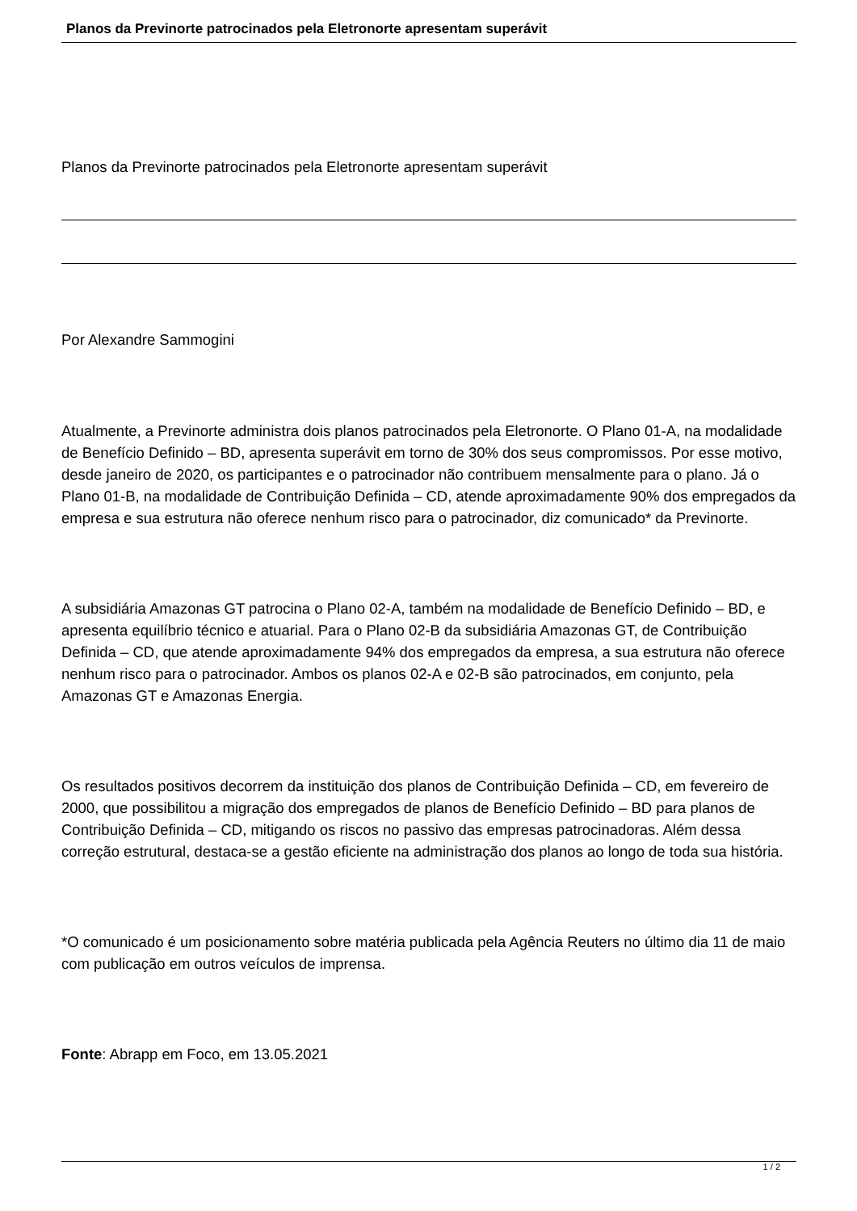Planos da Previnorte patrocinados pela Eletronorte apresentam superávit
Planos da Previnorte patrocinados pela Eletronorte apresentam superávit
Por Alexandre Sammogini
Atualmente, a Previnorte administra dois planos patrocinados pela Eletronorte. O Plano 01-A, na modalidade de Benefício Definido – BD, apresenta superávit em torno de 30% dos seus compromissos. Por esse motivo, desde janeiro de 2020, os participantes e o patrocinador não contribuem mensalmente para o plano. Já o Plano 01-B, na modalidade de Contribuição Definida – CD, atende aproximadamente 90% dos empregados da empresa e sua estrutura não oferece nenhum risco para o patrocinador, diz comunicado* da Previnorte.
A subsidiária Amazonas GT patrocina o Plano 02-A, também na modalidade de Benefício Definido – BD, e apresenta equilíbrio técnico e atuarial. Para o Plano 02-B da subsidiária Amazonas GT, de Contribuição Definida – CD, que atende aproximadamente 94% dos empregados da empresa, a sua estrutura não oferece nenhum risco para o patrocinador. Ambos os planos 02-A e 02-B são patrocinados, em conjunto, pela Amazonas GT e Amazonas Energia.
Os resultados positivos decorrem da instituição dos planos de Contribuição Definida – CD, em fevereiro de 2000, que possibilitou a migração dos empregados de planos de Benefício Definido – BD para planos de Contribuição Definida – CD, mitigando os riscos no passivo das empresas patrocinadoras. Além dessa correção estrutural, destaca-se a gestão eficiente na administração dos planos ao longo de toda sua história.
*O comunicado é um posicionamento sobre matéria publicada pela Agência Reuters no último dia 11 de maio com publicação em outros veículos de imprensa.
Fonte: Abrapp em Foco, em 13.05.2021
1 / 2